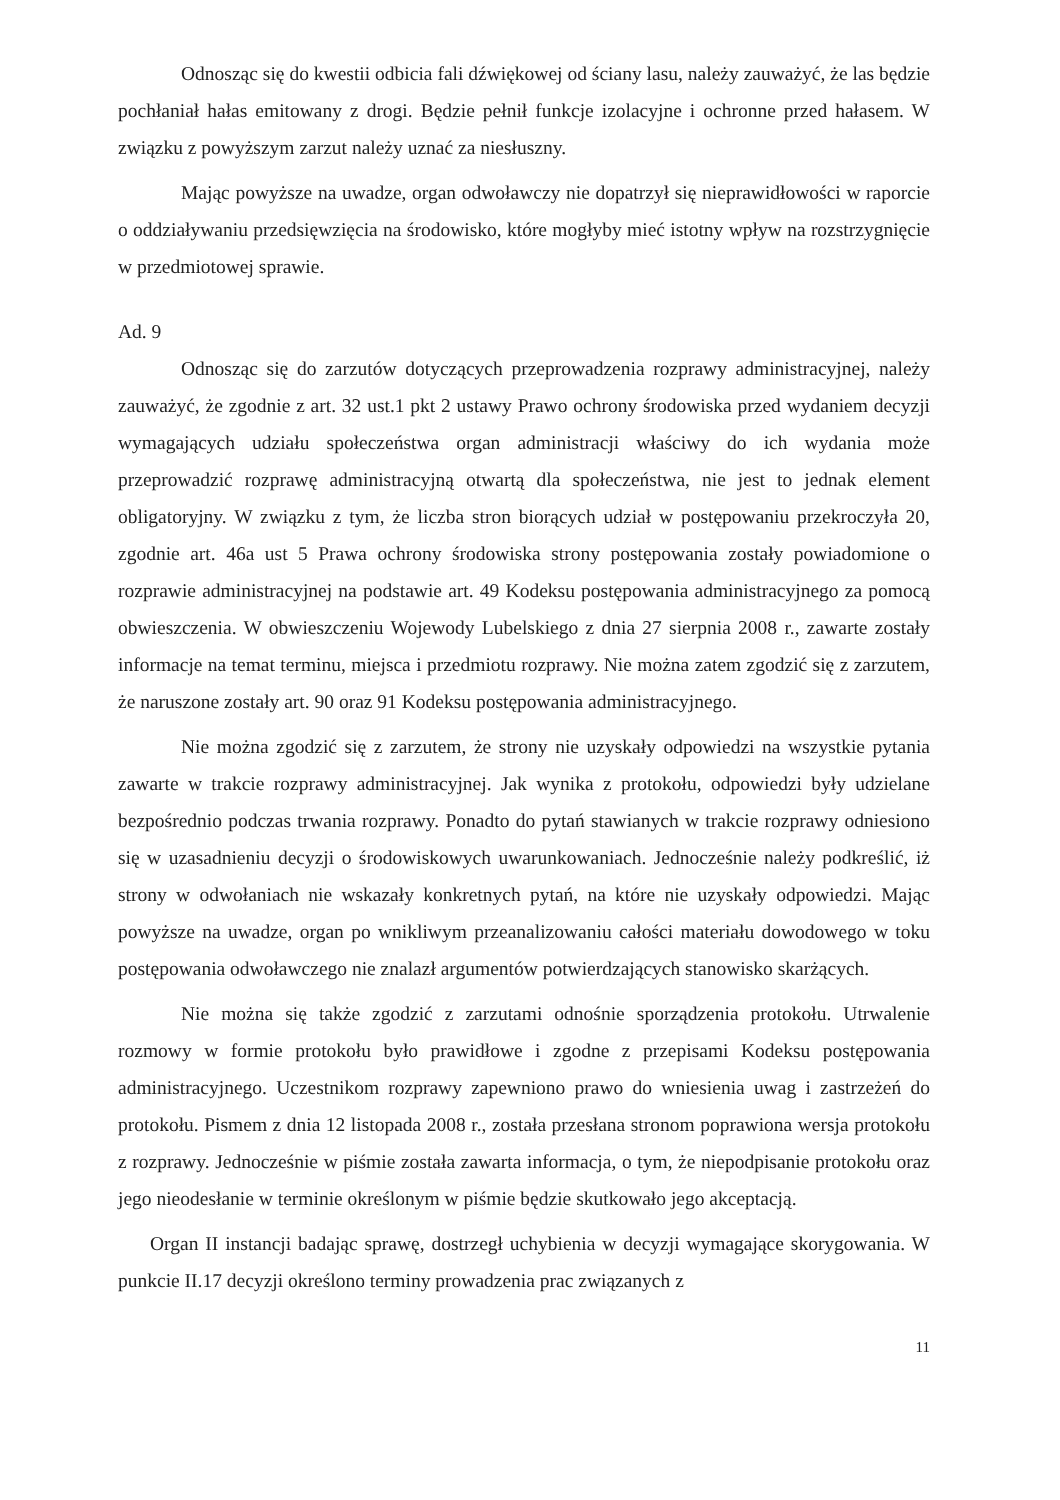Odnosząc się do kwestii odbicia fali dźwiękowej od ściany lasu, należy zauważyć, że las będzie pochłaniał hałas emitowany z drogi. Będzie pełnił funkcje izolacyjne i ochronne przed hałasem. W związku z powyższym zarzut należy uznać za niesłuszny.
Mając powyższe na uwadze, organ odwoławczy nie dopatrzył się nieprawidłowości w raporcie o oddziaływaniu przedsięwzięcia na środowisko, które mogłyby mieć istotny wpływ na rozstrzygnięcie w przedmiotowej sprawie.
Ad. 9
Odnosząc się do zarzutów dotyczących przeprowadzenia rozprawy administracyjnej, należy zauważyć, że zgodnie z art. 32 ust.1 pkt 2 ustawy Prawo ochrony środowiska przed wydaniem decyzji wymagających udziału społeczeństwa organ administracji właściwy do ich wydania może przeprowadzić rozprawę administracyjną otwartą dla społeczeństwa, nie jest to jednak element obligatoryjny. W związku z tym, że liczba stron biorących udział w postępowaniu przekroczyła 20, zgodnie art. 46a ust 5 Prawa ochrony środowiska strony postępowania zostały powiadomione o rozprawie administracyjnej na podstawie art. 49 Kodeksu postępowania administracyjnego za pomocą obwieszczenia. W obwieszczeniu Wojewody Lubelskiego z dnia 27 sierpnia 2008 r., zawarte zostały informacje na temat terminu, miejsca i przedmiotu rozprawy. Nie można zatem zgodzić się z zarzutem, że naruszone zostały art. 90 oraz 91 Kodeksu postępowania administracyjnego.
Nie można zgodzić się z zarzutem, że strony nie uzyskały odpowiedzi na wszystkie pytania zawarte w trakcie rozprawy administracyjnej. Jak wynika z protokołu, odpowiedzi były udzielane bezpośrednio podczas trwania rozprawy. Ponadto do pytań stawianych w trakcie rozprawy odniesiono się w uzasadnieniu decyzji o środowiskowych uwarunkowaniach. Jednocześnie należy podkreślić, iż strony w odwołaniach nie wskazały konkretnych pytań, na które nie uzyskały odpowiedzi. Mając powyższe na uwadze, organ po wnikliwym przeanalizowaniu całości materiału dowodowego w toku postępowania odwoławczego nie znalazł argumentów potwierdzających stanowisko skarżących.
Nie można się także zgodzić z zarzutami odnośnie sporządzenia protokołu. Utrwalenie rozmowy w formie protokołu było prawidłowe i zgodne z przepisami Kodeksu postępowania administracyjnego. Uczestnikom rozprawy zapewniono prawo do wniesienia uwag i zastrzeżeń do protokołu. Pismem z dnia 12 listopada 2008 r., została przesłana stronom poprawiona wersja protokołu z rozprawy. Jednocześnie w piśmie została zawarta informacja, o tym, że niepodpisanie protokołu oraz jego nieodesłanie w terminie określonym w piśmie będzie skutkowało jego akceptacją.
Organ II instancji badając sprawę, dostrzegł uchybienia w decyzji wymagające skorygowania. W punkcie II.17 decyzji określono terminy prowadzenia prac związanych z
11